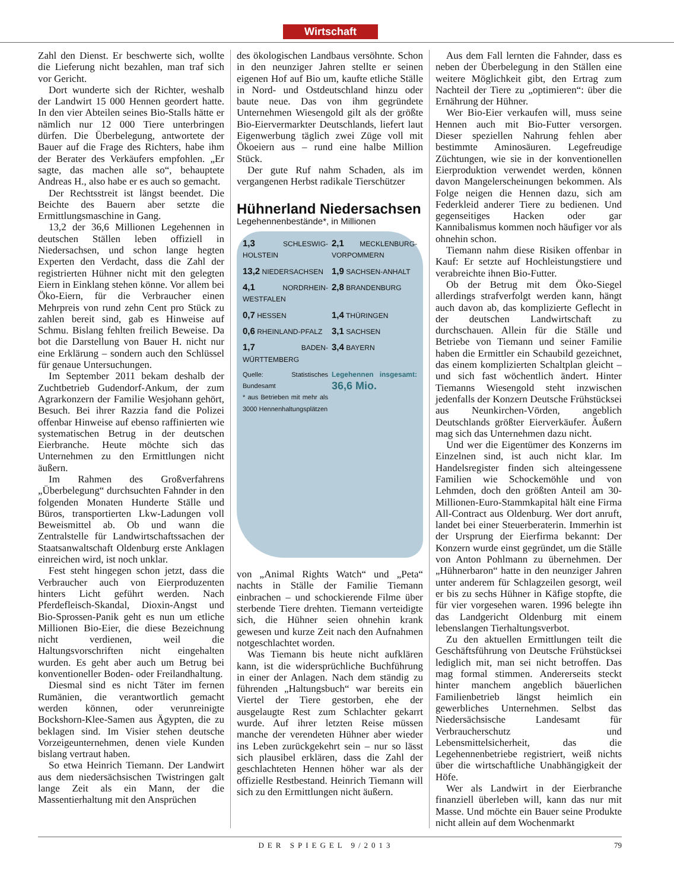Wirtschaft
Zahl den Dienst. Er beschwerte sich, wollte die Lieferung nicht bezahlen, man traf sich vor Gericht.
Dort wunderte sich der Richter, weshalb der Landwirt 15 000 Hennen geordert hatte. In den vier Abteilen seines Bio-Stalls hätte er nämlich nur 12 000 Tiere unterbringen dürfen. Die Überbelegung, antwortete der Bauer auf die Frage des Richters, habe ihm der Berater des Verkäufers empfohlen. „Er sagte, das machen alle so“, behauptete Andreas H., also habe er es auch so gemacht.
Der Rechtsstreit ist längst beendet. Die Beichte des Bauern aber setzte die Ermittlungsmaschine in Gang.
13,2 der 36,6 Millionen Legehennen in deutschen Ställen leben offiziell in Niedersachsen, und schon lange hegten Experten den Verdacht, dass die Zahl der registrierten Hühner nicht mit den gelegten Eiern in Einklang stehen könne. Vor allem bei Öko-Eiern, für die Verbraucher einen Mehrpreis von rund zehn Cent pro Stück zu zahlen bereit sind, gab es Hinweise auf Schmu. Bislang fehlten freilich Beweise. Da bot die Darstellung von Bauer H. nicht nur eine Erklärung – sondern auch den Schlüssel für genaue Untersuchungen.
Im September 2011 bekam deshalb der Zuchtbetrieb Gudendorf-Ankum, der zum Agrarkonzern der Familie Wesjohann gehört, Besuch. Bei ihrer Razzia fand die Polizei offenbar Hinweise auf ebenso raffinierten wie systematischen Betrug in der deutschen Eierbranche. Heute möchte sich das Unternehmen zu den Ermittlungen nicht äußern.
Im Rahmen des Großverfahrens „Überbelegung“ durchsuchten Fahnder in den folgenden Monaten Hunderte Ställe und Büros, transportierten Lkw-Ladungen voll Beweismittel ab. Ob und wann die Zentralstelle für Landwirtschaftssachen der Staatsanwaltschaft Oldenburg erste Anklagen einreichen wird, ist noch unklar.
Fest steht hingegen schon jetzt, dass die Verbraucher auch von Eierproduzenten hinters Licht geführt werden. Nach Pferdefleisch-Skandal, Dioxin-Angst und Bio-Sprossen-Panik geht es nun um etliche Millionen Bio-Eier, die diese Bezeichnung nicht verdienen, weil die Haltungsvorschriften nicht eingehalten wurden. Es geht aber auch um Betrug bei konventioneller Boden- oder Freilandhaltung.
Diesmal sind es nicht Täter im fernen Rumänien, die verantwortlich gemacht werden können, oder verunreinigte Bockshorn-Klee-Samen aus Ägypten, die zu beklagen sind. Im Visier stehen deutsche Vorzeigeunternehmen, denen viele Kunden bislang vertraut haben.
So etwa Heinrich Tiemann. Der Landwirt aus dem niedersächsischen Twistringen galt lange Zeit als ein Mann, der die Massentierhaltung mit den Ansprüchen
des ökologischen Landbaus versöhnte. Schon in den neunziger Jahren stellte er seinen eigenen Hof auf Bio um, kaufte etliche Ställe in Nord- und Ostdeutschland hinzu oder baute neue. Das von ihm gegründete Unternehmen Wiesengold gilt als der größte Bio-Eiervermarkter Deutschlands, liefert laut Eigenwerbung täglich zwei Züge voll mit Ökoeiern aus – rund eine halbe Million Stück.
Der gute Ruf nahm Schaden, als im vergangenen Herbst radikale Tierschützer
Hühnerland Niedersachsen
Legehennenbestände*, in Millionen
1,3 SCHLESWIG-HOLSTEIN
2,1 MECKLENBURG-VORPOMMERN
13,2 NIEDERSACHSEN
1,9 SACHSEN-ANHALT
4,1 NORDRHEIN-WESTFALEN
2,8 BRANDENBURG
0,7 HESSEN
1,4 THÜRINGEN
0,6 RHEINLAND-PFALZ
3,1 SACHSEN
1,7 BADEN-WÜRTTEMBERG
3,4 BAYERN
Quelle: Statistisches Bundesamt
* aus Betrieben mit mehr als 3000 Hennenhaltungsplätzen
Legehennen insgesamt: 36,6 Mio.
von „Animal Rights Watch“ und „Peta“ nachts in Ställe der Familie Tiemann einbrachen – und schockierende Filme über sterbende Tiere drehten. Tiemann verteidigte sich, die Hühner seien ohnehin krank gewesen und kurze Zeit nach den Aufnahmen notgeschlachtet worden.
Was Tiemann bis heute nicht aufklären kann, ist die widersprüchliche Buchführung in einer der Anlagen. Nach dem ständig zu führenden „Haltungsbuch“ war bereits ein Viertel der Tiere gestorben, ehe der ausgelaugte Rest zum Schlachter gekarrt wurde. Auf ihrer letzten Reise müssen manche der verendeten Hühner aber wieder ins Leben zurückgekehrt sein – nur so lässt sich plausibel erklären, dass die Zahl der geschlachteten Hennen höher war als der offizielle Restbestand. Heinrich Tiemann will sich zu den Ermittlungen nicht äußern.
Aus dem Fall lernten die Fahnder, dass es neben der Überbelegung in den Ställen eine weitere Möglichkeit gibt, den Ertrag zum Nachteil der Tiere zu „optimieren“: über die Ernährung der Hühner.
Wer Bio-Eier verkaufen will, muss seine Hennen auch mit Bio-Futter versorgen. Dieser speziellen Nahrung fehlen aber bestimmte Aminosäuren. Legefreudige Züchtungen, wie sie in der konventionellen Eierproduktion verwendet werden, können davon Mangelerscheinungen bekommen. Als Folge neigen die Hennen dazu, sich am Federkleid anderer Tiere zu bedienen. Und gegenseitiges Hacken oder gar Kannibalismus kommen noch häufiger vor als ohnehin schon.
Tiemann nahm diese Risiken offenbar in Kauf: Er setzte auf Hochleistungstiere und verabreichte ihnen Bio-Futter.
Ob der Betrug mit dem Öko-Siegel allerdings strafverfolgt werden kann, hängt auch davon ab, das komplizierte Geflecht in der deutschen Landwirtschaft zu durchschauen. Allein für die Ställe und Betriebe von Tiemann und seiner Familie haben die Ermittler ein Schaubild gezeichnet, das einem komplizierten Schaltplan gleicht – und sich fast wöchentlich ändert. Hinter Tiemanns Wiesengold steht inzwischen jedenfalls der Konzern Deutsche Frühstücksei aus Neunkirchen-Vörden, angeblich Deutschlands größter Eierverkäufer. Äußern mag sich das Unternehmen dazu nicht.
Und wer die Eigentümer des Konzerns im Einzelnen sind, ist auch nicht klar. Im Handelsregister finden sich alteingessene Familien wie Schockemöhle und von Lehmden, doch den größten Anteil am 30-Millionen-Euro-Stammkapital hält eine Firma All-Contract aus Oldenburg. Wer dort anruft, landet bei einer Steuerberaterin. Immerhin ist der Ursprung der Eierfirma bekannt: Der Konzern wurde einst gegründet, um die Ställe von Anton Pohlmann zu übernehmen. Der „Hühnerbaron“ hatte in den neunziger Jahren unter anderem für Schlagzeilen gesorgt, weil er bis zu sechs Hühner in Käfige stopfte, die für vier vorgesehen waren. 1996 belegte ihn das Landgericht Oldenburg mit einem lebenslangen Tierhaltungsverbot.
Zu den aktuellen Ermittlungen teilt die Geschäftsführung von Deutsche Frühstücksei lediglich mit, man sei nicht betroffen. Das mag formal stimmen. Andererseits steckt hinter manchem angeblich bäuerlichen Familienbetrieb längst heimlich ein gewerbliches Unternehmen. Selbst das Niedersächsische Landesamt für Verbraucherschutz und Lebensmittelsicherheit, das die Legehennenbetriebe registriert, weiß nichts über die wirtschaftliche Unabhängigkeit der Höfe.
Wer als Landwirt in der Eierbranche finanziell überleben will, kann das nur mit Masse. Und möchte ein Bauer seine Produkte nicht allein auf dem Wochenmarkt
DER SPIEGEL 9/2013 79